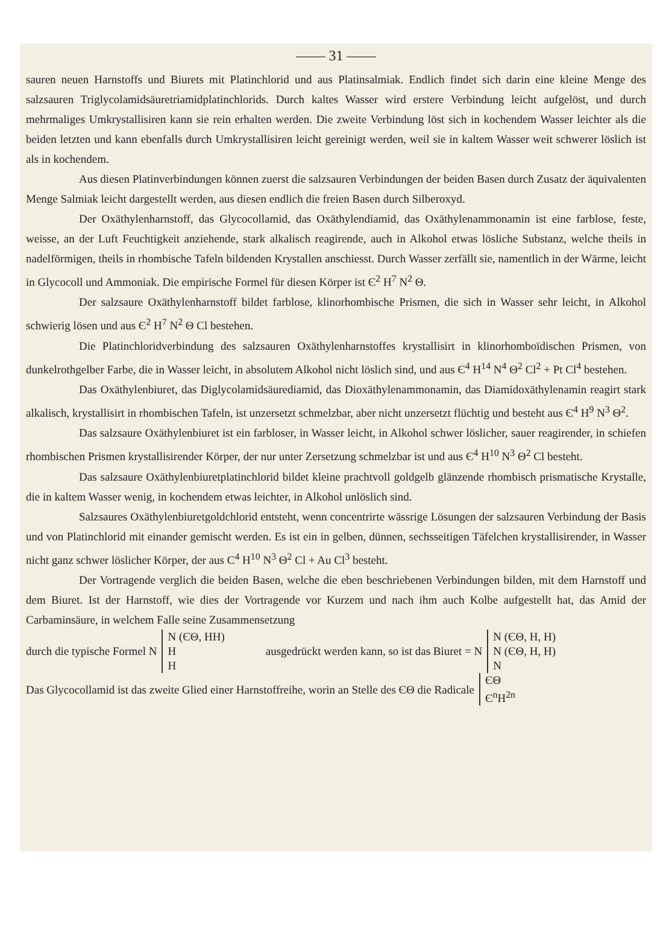—— 31 ——
sauren neuen Harnstoffs und Biurets mit Platinchlorid und aus Platinsalmiak. Endlich findet sich darin eine kleine Menge des salzsauren Triglycolamidsäuretriamidplatinchlorids. Durch kaltes Wasser wird erstere Verbindung leicht aufgelöst, und durch mehrmaliges Umkrystallisiren kann sie rein erhalten werden. Die zweite Verbindung löst sich in kochendem Wasser leichter als die beiden letzten und kann ebenfalls durch Umkrystallisiren leicht gereinigt werden, weil sie in kaltem Wasser weit schwerer löslich ist als in kochendem.
Aus diesen Platinverbindungen können zuerst die salzsauren Verbindungen der beiden Basen durch Zusatz der äquivalenten Menge Salmiak leicht dargestellt werden, aus diesen endlich die freien Basen durch Silberoxyd.
Der Oxäthylenharnstoff, das Glycocollamid, das Oxäthylendiamid, das Oxäthylenammonamin ist eine farblose, feste, weisse, an der Luft Feuchtigkeit anziehende, stark alkalisch reagirende, auch in Alkohol etwas lösliche Substanz, welche theils in nadelförmigen, theils in rhombische Tafeln bildenden Krystallen anschiesst. Durch Wasser zerfällt sie, namentlich in der Wärme, leicht in Glycocoll und Ammoniak. Die empirische Formel für diesen Körper ist Є<sup>2</sup> H<sup>7</sup> N<sup>2</sup> Θ.
Der salzsaure Oxäthylenharnstoff bildet farblose, klinorhombische Prismen, die sich in Wasser sehr leicht, in Alkohol schwierig lösen und aus Є<sup>2</sup> H<sup>7</sup> N<sup>2</sup> Θ Cl bestehen.
Die Platinchloridverbindung des salzsauren Oxäthylenharnstoffes krystallisirt in klinorhomboïdischen Prismen, von dunkelrothgelber Farbe, die in Wasser leicht, in absolutem Alkohol nicht löslich sind, und aus Є<sup>4</sup> H<sup>14</sup> N<sup>4</sup> Θ<sup>2</sup> Cl<sup>2</sup> + Pt Cl<sup>4</sup> bestehen.
Das Oxäthylenbiuret, das Diglycolamidsäurediamid, das Dioxäthylenammonamin, das Diamidoxäthylenamin reagirt stark alkalisch, krystallisirt in rhombischen Tafeln, ist unzersetzt schmelzbar, aber nicht unzersetzt flüchtig und besteht aus Є<sup>4</sup> H<sup>9</sup> N<sup>3</sup> Θ<sup>2</sup>.
Das salzsaure Oxäthylenbiuret ist ein farbloser, in Wasser leicht, in Alkohol schwer löslicher, sauer reagirender, in schiefen rhombischen Prismen krystallisirender Körper, der nur unter Zersetzung schmelzbar ist und aus Є<sup>4</sup> H<sup>10</sup> N<sup>3</sup> Θ<sup>2</sup> Cl besteht.
Das salzsaure Oxäthylenbiuretplatinchlorid bildet kleine prachtvoll goldgelb glänzende rhombisch prismatische Krystalle, die in kaltem Wasser wenig, in kochendem etwas leichter, in Alkohol unlöslich sind.
Salzsaures Oxäthylenbiuretgoldchlorid entsteht, wenn concentrirte wässrige Lösungen der salzsauren Verbindung der Basis und von Platinchlorid mit einander gemischt werden. Es ist ein in gelben, dünnen, sechsseitigen Täfelchen krystallisirender, in Wasser nicht ganz schwer löslicher Körper, der aus C<sup>4</sup> H<sup>10</sup> N<sup>3</sup> Θ<sup>2</sup> Cl + Au Cl<sup>3</sup> besteht.
Der Vortragende verglich die beiden Basen, welche die eben beschriebenen Verbindungen bilden, mit dem Harnstoff und dem Biuret. Ist der Harnstoff, wie dies der Vortragende vor Kurzem und nach ihm auch Kolbe aufgestellt hat, das Amid der Carbaminsäure, in welchem Falle seine Zusammensetzung
durch die typische Formel N
N (ЄΘ, HH)
H
H
ausgedrückt werden kann, so ist das Biuret = N
N (ЄΘ, H, H)
N (ЄΘ, H, H)
N
Das Glycocollamid ist das zweite Glied einer Harnstoffreihe, worin an Stelle des ЄΘ die Radicale
ЄΘ
Є<sup>n</sup>H<sup>2n</sup>